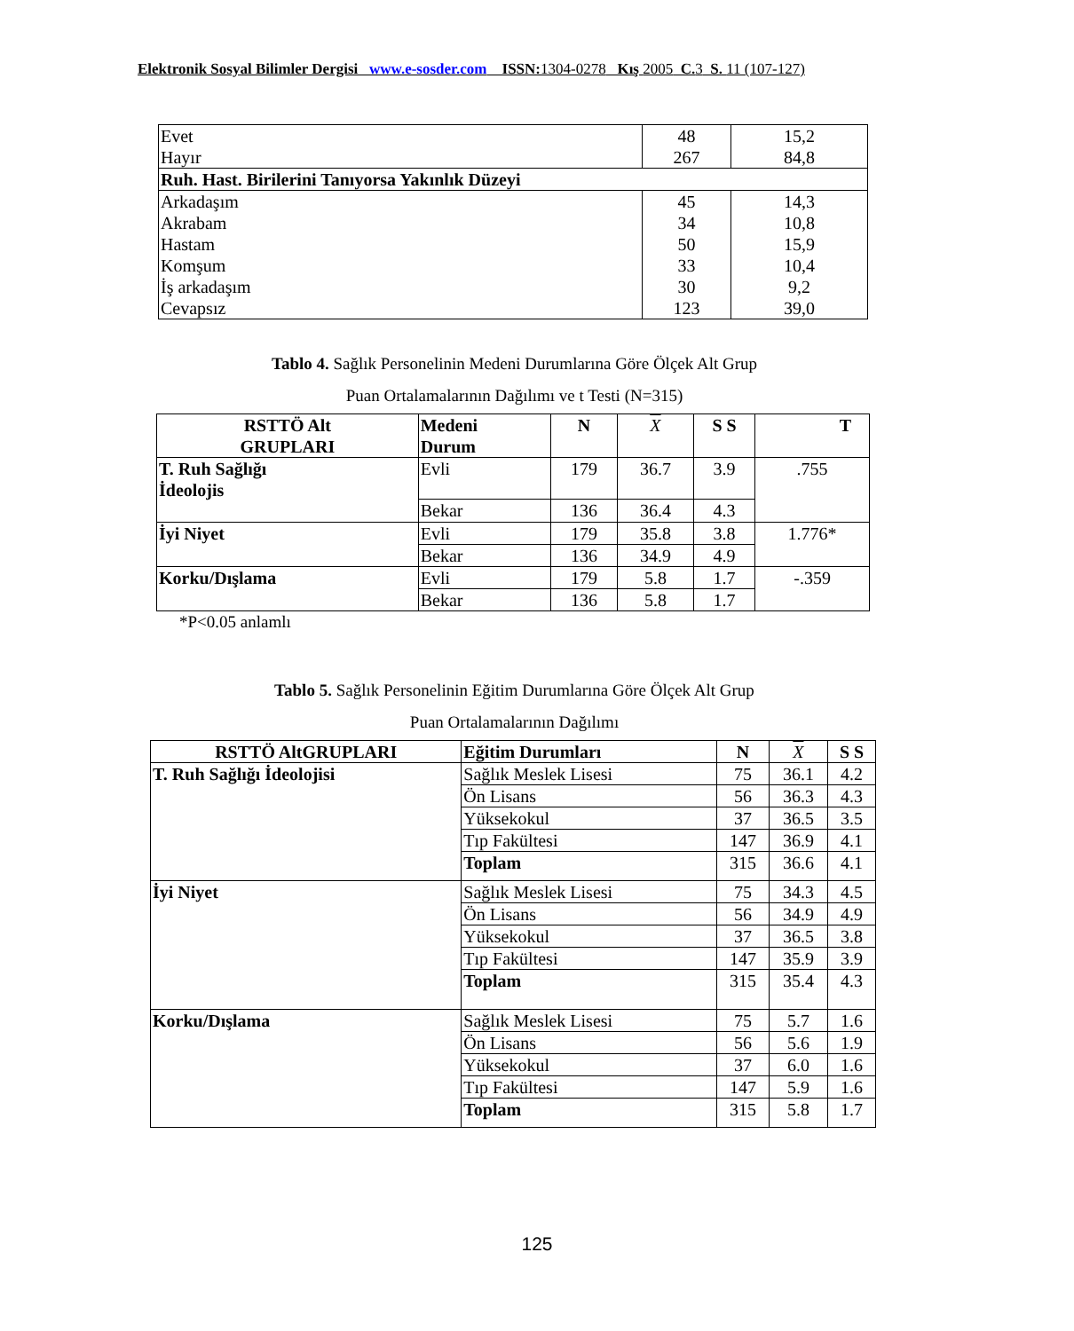Elektronik Sosyal Bilimler Dergisi www.e-sosder.com ISSN:1304-0278 Kış 2005 C.3 S. 11 (107-127)
| Evet Hayır | 48 267 | 15,2 84,8 |
| Ruh. Hast. Birilerini Tanıyorsa Yakınlık Düzeyi | | |
| Arkadaşım Akrabam Hastam Komşum İş arkadaşım Cevapsız | 45 34 50 33 30 123 | 14,3 10,8 15,9 10,4 9,2 39,0 |
Tablo 4. Sağlık Personelinin Medeni Durumlarına Göre Ölçek Alt Grup
Puan Ortalamalarının Dağılımı ve t Testi (N=315)
| RSTTÖ Alt GRUPLARI | Medeni Durum | N | X | S S | T |
| --- | --- | --- | --- | --- | --- |
| T. Ruh Sağlığı İdeolojis | Evli | 179 | 36.7 | 3.9 | .755 |
| | Bekar | 136 | 36.4 | 4.3 | |
| İyi Niyet | Evli | 179 | 35.8 | 3.8 | 1.776* |
| | Bekar | 136 | 34.9 | 4.9 | |
| Korku/Dışlama | Evli | 179 | 5.8 | 1.7 | -.359 |
| | Bekar | 136 | 5.8 | 1.7 | |
*P<0.05 anlamlı
Tablo 5. Sağlık Personelinin Eğitim Durumlarına Göre Ölçek Alt Grup
Puan Ortalamalarının Dağılımı
| RSTTÖ AltGRUPLARI | Eğitim Durumları | N | X | S S |
| --- | --- | --- | --- | --- |
| T. Ruh Sağlığı İdeolojisi | Sağlık Meslek Lisesi | 75 | 36.1 | 4.2 |
| | Ön Lisans | 56 | 36.3 | 4.3 |
| | Yüksekokul | 37 | 36.5 | 3.5 |
| | Tıp Fakültesi | 147 | 36.9 | 4.1 |
| | Toplam | 315 | 36.6 | 4.1 |
| İyi Niyet | Sağlık Meslek Lisesi | 75 | 34.3 | 4.5 |
| | Ön Lisans | 56 | 34.9 | 4.9 |
| | Yüksekokul | 37 | 36.5 | 3.8 |
| | Tıp Fakültesi | 147 | 35.9 | 3.9 |
| | Toplam | 315 | 35.4 | 4.3 |
| Korku/Dışlama | Sağlık Meslek Lisesi | 75 | 5.7 | 1.6 |
| | Ön Lisans | 56 | 5.6 | 1.9 |
| | Yüksekokul | 37 | 6.0 | 1.6 |
| | Tıp Fakültesi | 147 | 5.9 | 1.6 |
| | Toplam | 315 | 5.8 | 1.7 |
125